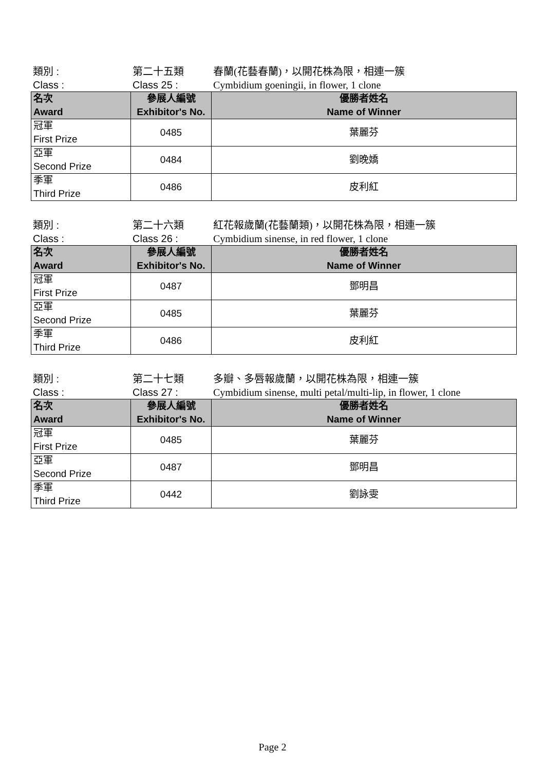類別 : 第二十五類 春蘭(花藝春蘭)，以開花株為限，相連一簇
Class : Class 25 : Cymbidium goeningii, in flower, 1 clone
| 名次 Award | 參展人編號 Exhibitor's No. | 優勝者姓名 Name of Winner |
| --- | --- | --- |
| 冠軍 First Prize | 0485 | 葉麗芬 |
| 亞軍 Second Prize | 0484 | 劉晚嬌 |
| 季軍 Third Prize | 0486 | 皮利紅 |
類別 : 第二十六類 紅花報歲蘭(花藝蘭類)，以開花株為限，相連一簇
Class : Class 26 : Cymbidium sinense, in red flower, 1 clone
| 名次 Award | 參展人編號 Exhibitor's No. | 優勝者姓名 Name of Winner |
| --- | --- | --- |
| 冠軍 First Prize | 0487 | 鄧明昌 |
| 亞軍 Second Prize | 0485 | 葉麗芬 |
| 季軍 Third Prize | 0486 | 皮利紅 |
類別 : 第二十七類 多瓣、多唇報歲蘭，以開花株為限，相連一簇
Class : Class 27 : Cymbidium sinense, multi petal/multi-lip, in flower, 1 clone
| 名次 Award | 參展人編號 Exhibitor's No. | 優勝者姓名 Name of Winner |
| --- | --- | --- |
| 冠軍 First Prize | 0485 | 葉麗芬 |
| 亞軍 Second Prize | 0487 | 鄧明昌 |
| 季軍 Third Prize | 0442 | 劉詠雯 |
Page 2